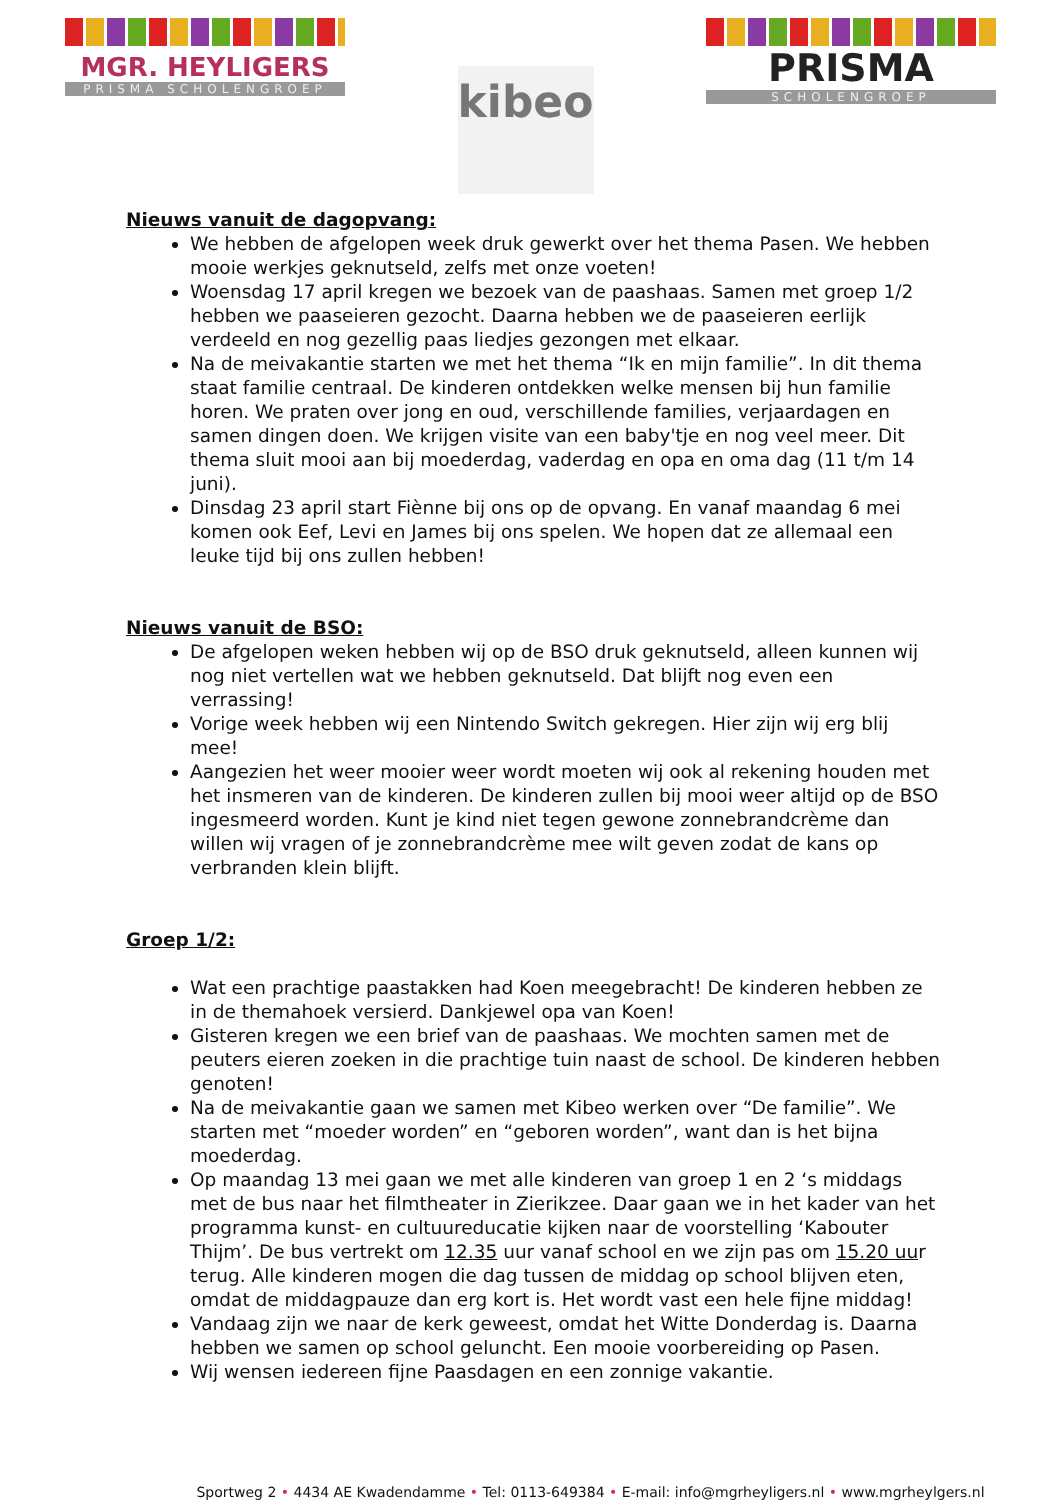MGR. HEYLIGERS
PRISMA SCHOLENGROEP
kibeo
PRISMA
SCHOLENGROEP
Nieuws vanuit de dagopvang:
We hebben de afgelopen week druk gewerkt over het thema Pasen. We hebben mooie werkjes geknutseld, zelfs met onze voeten!
Woensdag 17 april kregen we bezoek van de paashaas. Samen met groep 1/2 hebben we paaseieren gezocht. Daarna hebben we de paaseieren eerlijk verdeeld en nog gezellig paas liedjes gezongen met elkaar.
Na de meivakantie starten we met het thema “Ik en mijn familie”. In dit thema staat familie centraal. De kinderen ontdekken welke mensen bij hun familie horen. We praten over jong en oud, verschillende families, verjaardagen en samen dingen doen. We krijgen visite van een baby'tje en nog veel meer. Dit thema sluit mooi aan bij moederdag, vaderdag en opa en oma dag (11 t/m 14 juni).
Dinsdag 23 april start Fiènne bij ons op de opvang. En vanaf maandag 6 mei komen ook Eef, Levi en James bij ons spelen. We hopen dat ze allemaal een leuke tijd bij ons zullen hebben!
Nieuws vanuit de BSO:
De afgelopen weken hebben wij op de BSO druk geknutseld, alleen kunnen wij nog niet vertellen wat we hebben geknutseld. Dat blijft nog even een verrassing!
Vorige week hebben wij een Nintendo Switch gekregen. Hier zijn wij erg blij mee!
Aangezien het weer mooier weer wordt moeten wij ook al rekening houden met het insmeren van de kinderen. De kinderen zullen bij mooi weer altijd op de BSO ingesmeerd worden. Kunt je kind niet tegen gewone zonnebrandcrème dan willen wij vragen of je zonnebrandcrème mee wilt geven zodat de kans op verbranden klein blijft.
Groep 1/2:
Wat een prachtige paastakken had Koen meegebracht! De kinderen hebben ze in de themahoek versierd. Dankjewel opa van Koen!
Gisteren kregen we een brief van de paashaas. We mochten samen met de peuters eieren zoeken in die prachtige tuin naast de school. De kinderen hebben genoten!
Na de meivakantie gaan we samen met Kibeo werken over “De familie”. We starten met “moeder worden” en “geboren worden”, want dan is het bijna moederdag.
Op maandag 13 mei gaan we met alle kinderen van groep 1 en 2 ‘s middags met de bus naar het filmtheater in Zierikzee. Daar gaan we in het kader van het programma kunst- en cultuureducatie kijken naar de voorstelling ‘Kabouter Thijm’. De bus vertrekt om 12.35 uur vanaf school en we zijn pas om 15.20 uur terug. Alle kinderen mogen die dag tussen de middag op school blijven eten, omdat de middagpauze dan erg kort is. Het wordt vast een hele fijne middag!
Vandaag zijn we naar de kerk geweest, omdat het Witte Donderdag is. Daarna hebben we samen op school geluncht. Een mooie voorbereiding op Pasen.
Wij wensen iedereen fijne Paasdagen en een zonnige vakantie.
Sportweg 2 • 4434 AE Kwadendamme • Tel: 0113-649384 • E-mail: info@mgrheyligers.nl • www.mgrheylgers.nl